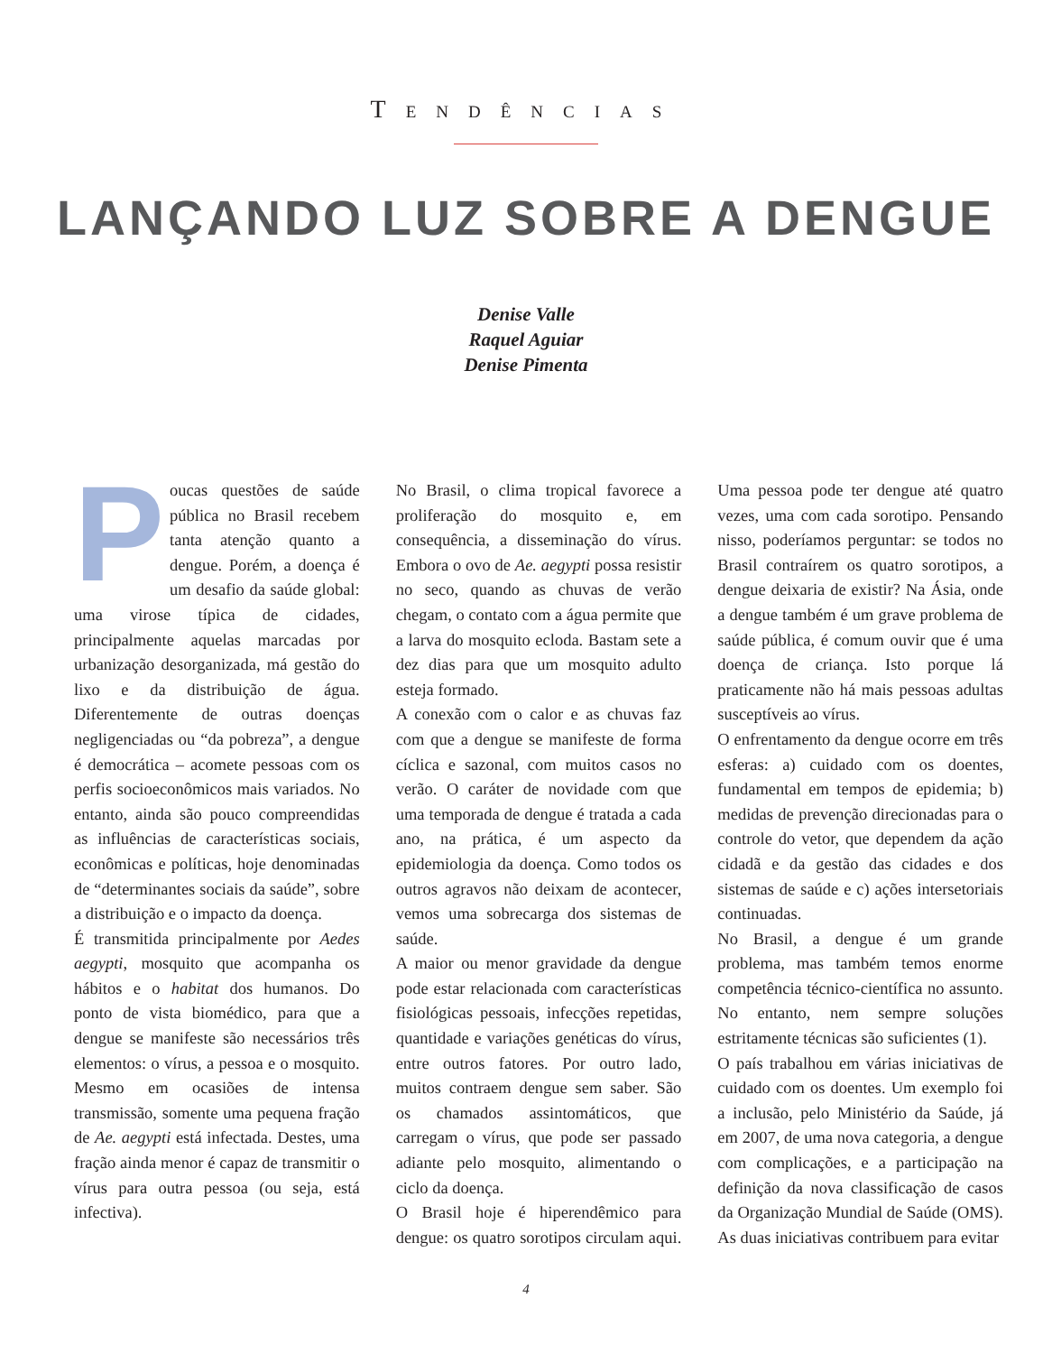TENDÊNCIAS
LANÇANDO LUZ SOBRE A DENGUE
Denise Valle
Raquel Aguiar
Denise Pimenta
Poucas questões de saúde pública no Brasil recebem tanta atenção quanto a dengue. Porém, a doença é um desafio da saúde global: uma virose típica de cidades, principalmente aquelas marcadas por urbanização desorganizada, má gestão do lixo e da distribuição de água. Diferentemente de outras doenças negligenciadas ou “da pobreza”, a dengue é democrática – acomete pessoas com os perfis socioeconômicos mais variados. No entanto, ainda são pouco compreendidas as influências de características sociais, econômicas e políticas, hoje denominadas de “determinantes sociais da saúde”, sobre a distribuição e o impacto da doença.
É transmitida principalmente por Aedes aegypti, mosquito que acompanha os hábitos e o habitat dos humanos. Do ponto de vista biomédico, para que a dengue se manifeste são necessários três elementos: o vírus, a pessoa e o mosquito. Mesmo em ocasiões de intensa transmissão, somente uma pequena fração de Ae. aegypti está infectada. Destes, uma fração ainda menor é capaz de transmitir o vírus para outra pessoa (ou seja, está infectiva).
No Brasil, o clima tropical favorece a proliferação do mosquito e, em consequência, a disseminação do vírus. Embora o ovo de Ae. aegypti possa resistir no seco, quando as chuvas de verão chegam, o contato com a água permite que a larva do mosquito ecloda. Bastam sete a dez dias para que um mosquito adulto esteja formado.
A conexão com o calor e as chuvas faz com que a dengue se manifeste de forma cíclica e sazonal, com muitos casos no verão. O caráter de novidade com que uma temporada de dengue é tratada a cada ano, na prática, é um aspecto da epidemiologia da doença. Como todos os outros agravos não deixam de acontecer, vemos uma sobrecarga dos sistemas de saúde.
A maior ou menor gravidade da dengue pode estar relacionada com características fisiológicas pessoais, infecções repetidas, quantidade e variações genéticas do vírus, entre outros fatores. Por outro lado, muitos contraem dengue sem saber. São os chamados assintomáticos, que carregam o vírus, que pode ser passado adiante pelo mosquito, alimentando o ciclo da doença.
O Brasil hoje é hiperendêmico para dengue: os quatro sorotipos circulam aqui. Uma pessoa pode ter dengue até quatro vezes, uma com cada sorotipo. Pensando nisso, poderíamos perguntar: se todos no Brasil contraírem os quatro sorotipos, a dengue deixaria de existir? Na Ásia, onde a dengue também é um grave problema de saúde pública, é comum ouvir que é uma doença de criança. Isto porque lá praticamente não há mais pessoas adultas susceptíveis ao vírus.
O enfrentamento da dengue ocorre em três esferas: a) cuidado com os doentes, fundamental em tempos de epidemia; b) medidas de prevenção direcionadas para o controle do vetor, que dependem da ação cidadã e da gestão das cidades e dos sistemas de saúde e c) ações intersetoriais continuadas.
No Brasil, a dengue é um grande problema, mas também temos enorme competência técnico-científica no assunto. No entanto, nem sempre soluções estritamente técnicas são suficientes (1).
O país trabalhou em várias iniciativas de cuidado com os doentes. Um exemplo foi a inclusão, pelo Ministério da Saúde, já em 2007, de uma nova categoria, a dengue com complicações, e a participação na definição da nova classificação de casos da Organização Mundial de Saúde (OMS). As duas iniciativas contribuem para evitar
4